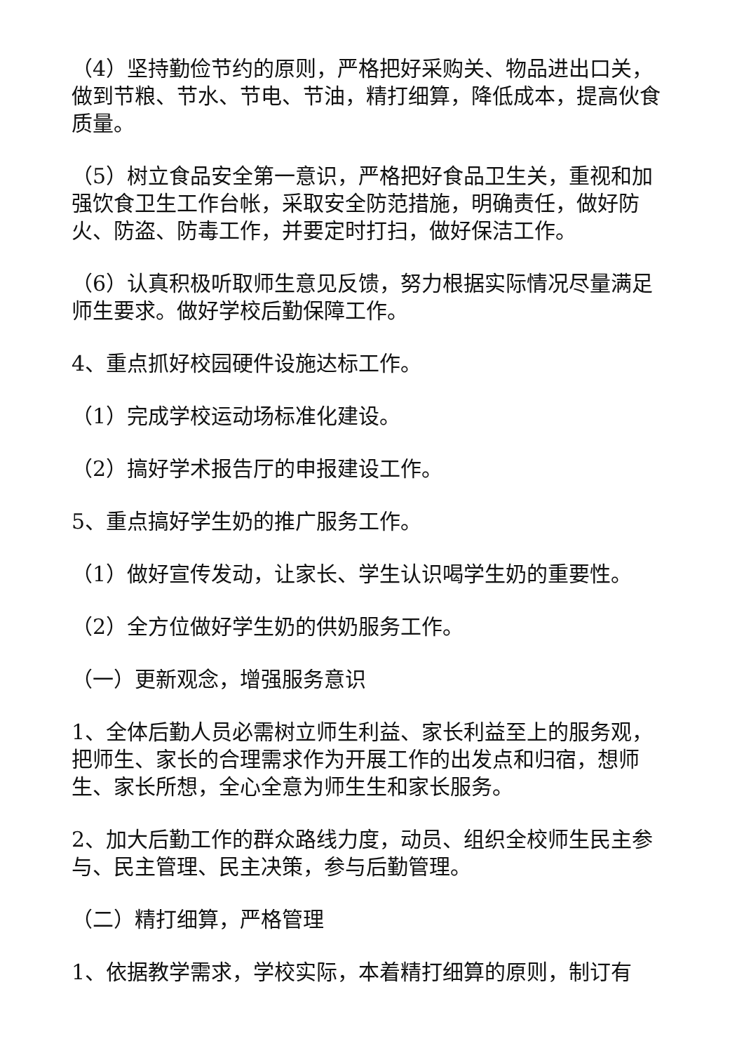（4）坚持勤俭节约的原则，严格把好采购关、物品进出口关，做到节粮、节水、节电、节油，精打细算，降低成本，提高伙食质量。
（5）树立食品安全第一意识，严格把好食品卫生关，重视和加强饮食卫生工作台帐，采取安全防范措施，明确责任，做好防火、防盗、防毒工作，并要定时打扫，做好保洁工作。
（6）认真积极听取师生意见反馈，努力根据实际情况尽量满足师生要求。做好学校后勤保障工作。
4、重点抓好校园硬件设施达标工作。
（1）完成学校运动场标准化建设。
（2）搞好学术报告厅的申报建设工作。
5、重点搞好学生奶的推广服务工作。
（1）做好宣传发动，让家长、学生认识喝学生奶的重要性。
（2）全方位做好学生奶的供奶服务工作。
（一）更新观念，增强服务意识
1、全体后勤人员必需树立师生利益、家长利益至上的服务观，把师生、家长的合理需求作为开展工作的出发点和归宿，想师生、家长所想，全心全意为师生生和家长服务。
2、加大后勤工作的群众路线力度，动员、组织全校师生民主参与、民主管理、民主决策，参与后勤管理。
（二）精打细算，严格管理
1、依据教学需求，学校实际，本着精打细算的原则，制订有